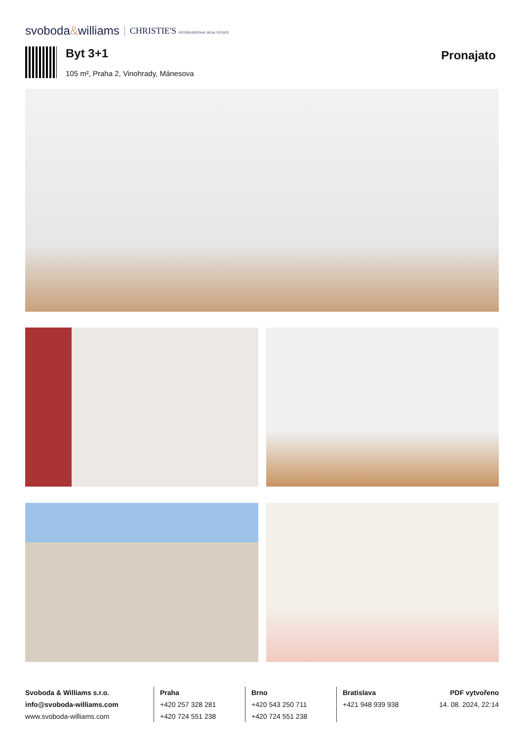svoboda&williams CHRISTIE'S INTERNATIONAL REAL ESTATE
Byt 3+1
105 m², Praha 2, Vinohrady, Mánesova
Pronajato
Svoboda & Williams s.r.o.
info@svoboda-williams.com
www.svoboda-williams.com
Praha
+420 257 328 281
+420 724 551 238
Brno
+420 543 250 711
+420 724 551 238
Bratislava
+421 948 939 938
PDF vytvořeno
14. 08. 2024, 22:14